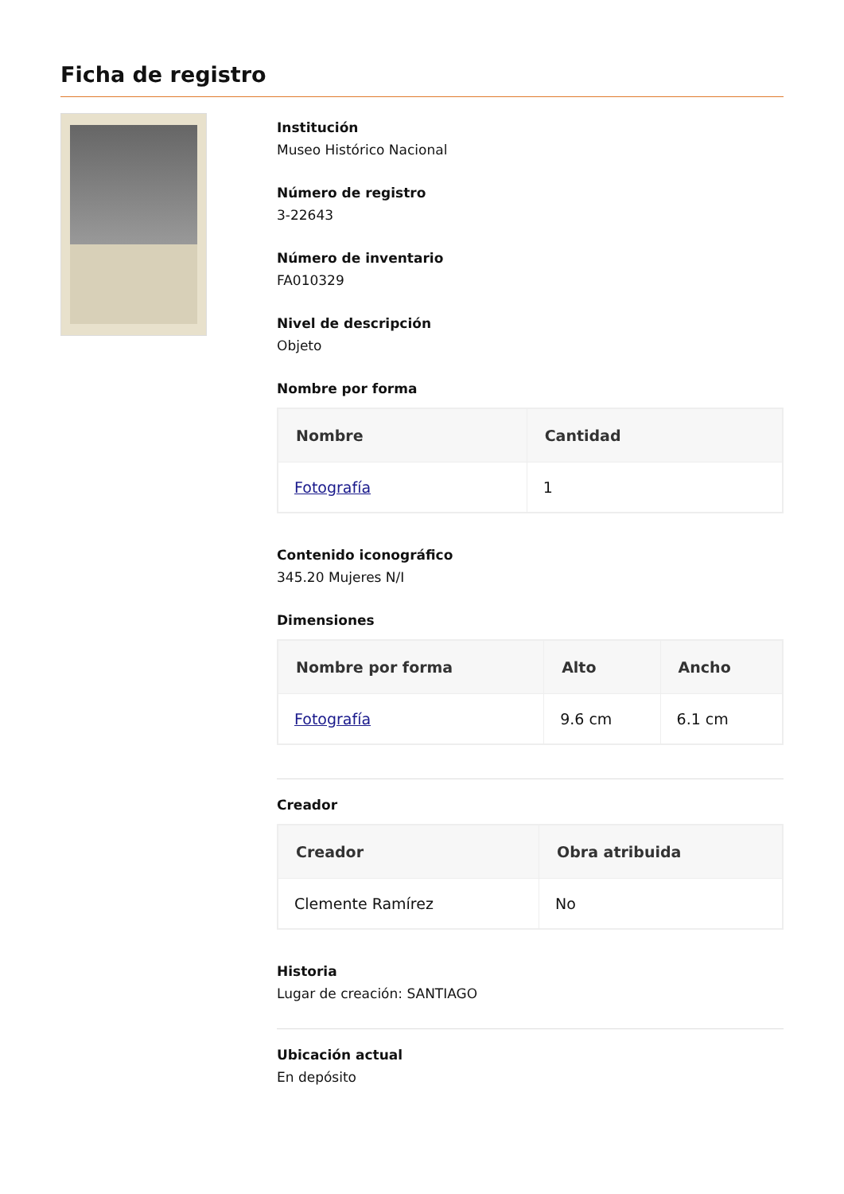Ficha de registro
Institución
Museo Histórico Nacional
Número de registro
3-22643
Número de inventario
FA010329
Nivel de descripción
Objeto
Nombre por forma
| Nombre | Cantidad |
| --- | --- |
| Fotografía | 1 |
Contenido iconográfico
345.20 Mujeres N/I
Dimensiones
| Nombre por forma | Alto | Ancho |
| --- | --- | --- |
| Fotografía | 9.6 cm | 6.1 cm |
Creador
| Creador | Obra atribuida |
| --- | --- |
| Clemente Ramírez | No |
Historia
Lugar de creación: SANTIAGO
Ubicación actual
En depósito